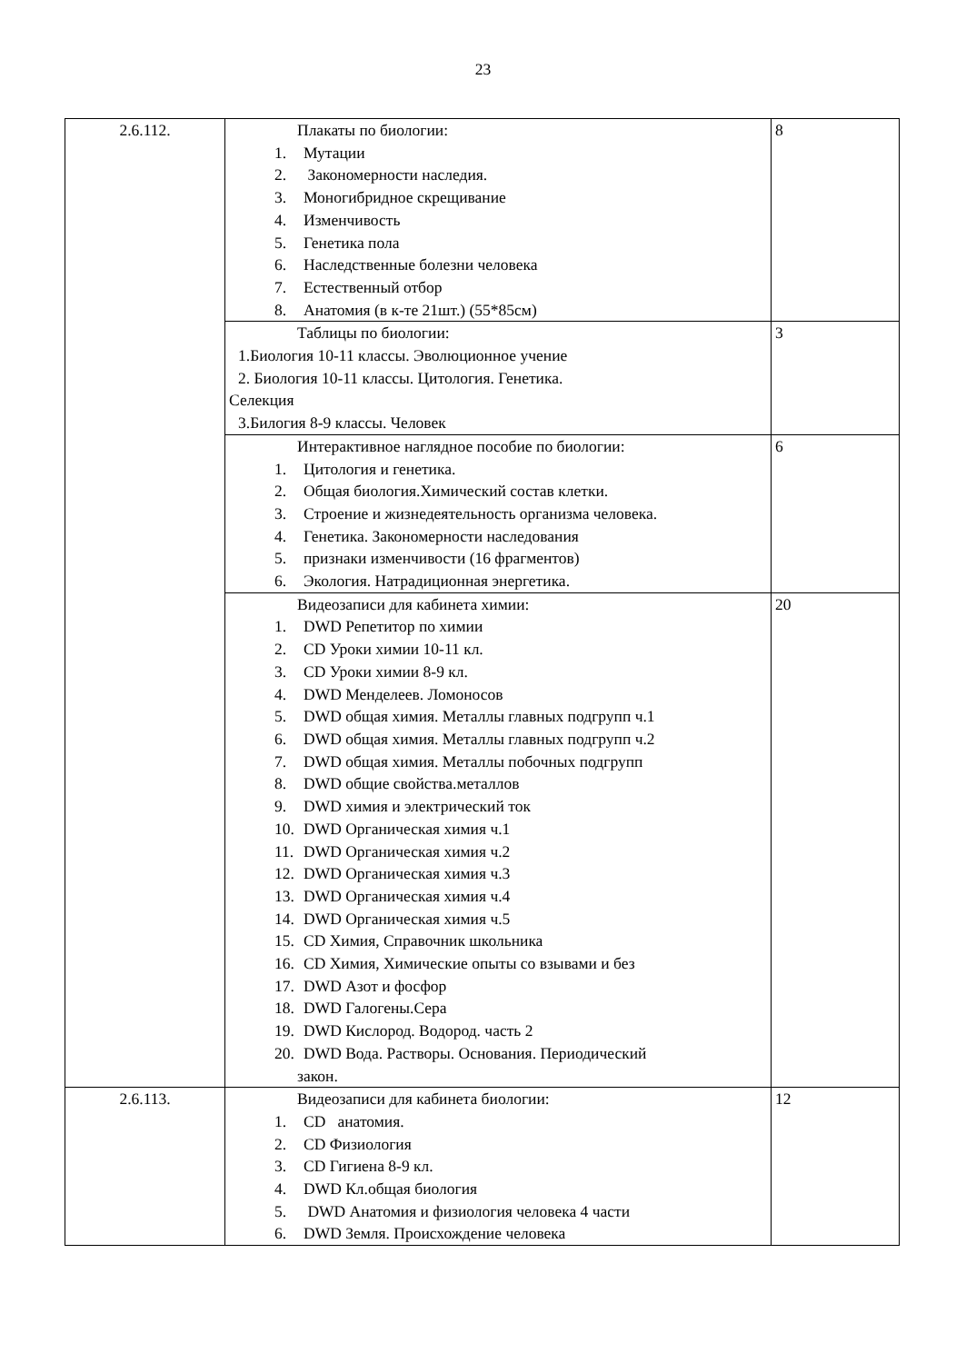23
| 2.6.112. | Плакаты по биологии: 1. Мутации 2. Закономерности наследия. 3. Моногибридное скрещивание 4. Изменчивость 5. Генетика пола 6. Наследственные болезни человека 7. Естественный отбор 8. Анатомия (в к-те 21шт.) (55*85см) | 8 |
| | Таблицы по биологии: 1.Биология 10-11 классы. Эволюционное учение 2. Биология 10-11 классы. Цитология. Генетика. Селекция 3.Билогия 8-9 классы. Человек | 3 |
| | Интерактивное наглядное пособие по биологии: 1. Цитология и генетика. 2. Общая биология.Химический состав клетки. 3. Строение и жизнедеятельность организма человека. 4. Генетика. Закономерности наследования 5. признаки изменчивости (16 фрагментов) 6. Экология. Натрадиционная энергетика. | 6 |
| | Видеозаписи для кабинета химии: 1. DWD Репетитор по химии 2. CD Уроки химии 10-11 кл. 3. CD Уроки химии 8-9 кл. 4. DWD Менделеев. Ломоносов 5. DWD общая химия. Металлы главных подгрупп ч.1 6. DWD общая химия. Металлы главных подгрупп ч.2 7. DWD общая химия. Металлы побочных подгрупп 8. DWD общие свойства.металлов 9. DWD химия и электрический ток 10. DWD Органическая химия ч.1 11. DWD Органическая химия ч.2 12. DWD Органическая химия ч.3 13. DWD Органическая химия ч.4 14. DWD Органическая химия ч.5 15. CD Химия, Справочник школьника 16. CD Химия, Химические опыты со взывами и без 17. DWD Азот и фосфор 18. DWD Галогены.Сера 19. DWD Кислород. Водород. часть 2 20. DWD Вода. Растворы. Основания. Периодический закон. | 20 |
| 2.6.113. | Видеозаписи для кабинета биологии: 1. CD анатомия. 2. CD Физиология 3. CD Гигиена 8-9 кл. 4. DWD Кл.общая биология 5. DWD Анатомия и физиология человека 4 части 6. DWD Земля. Происхождение человека | 12 |